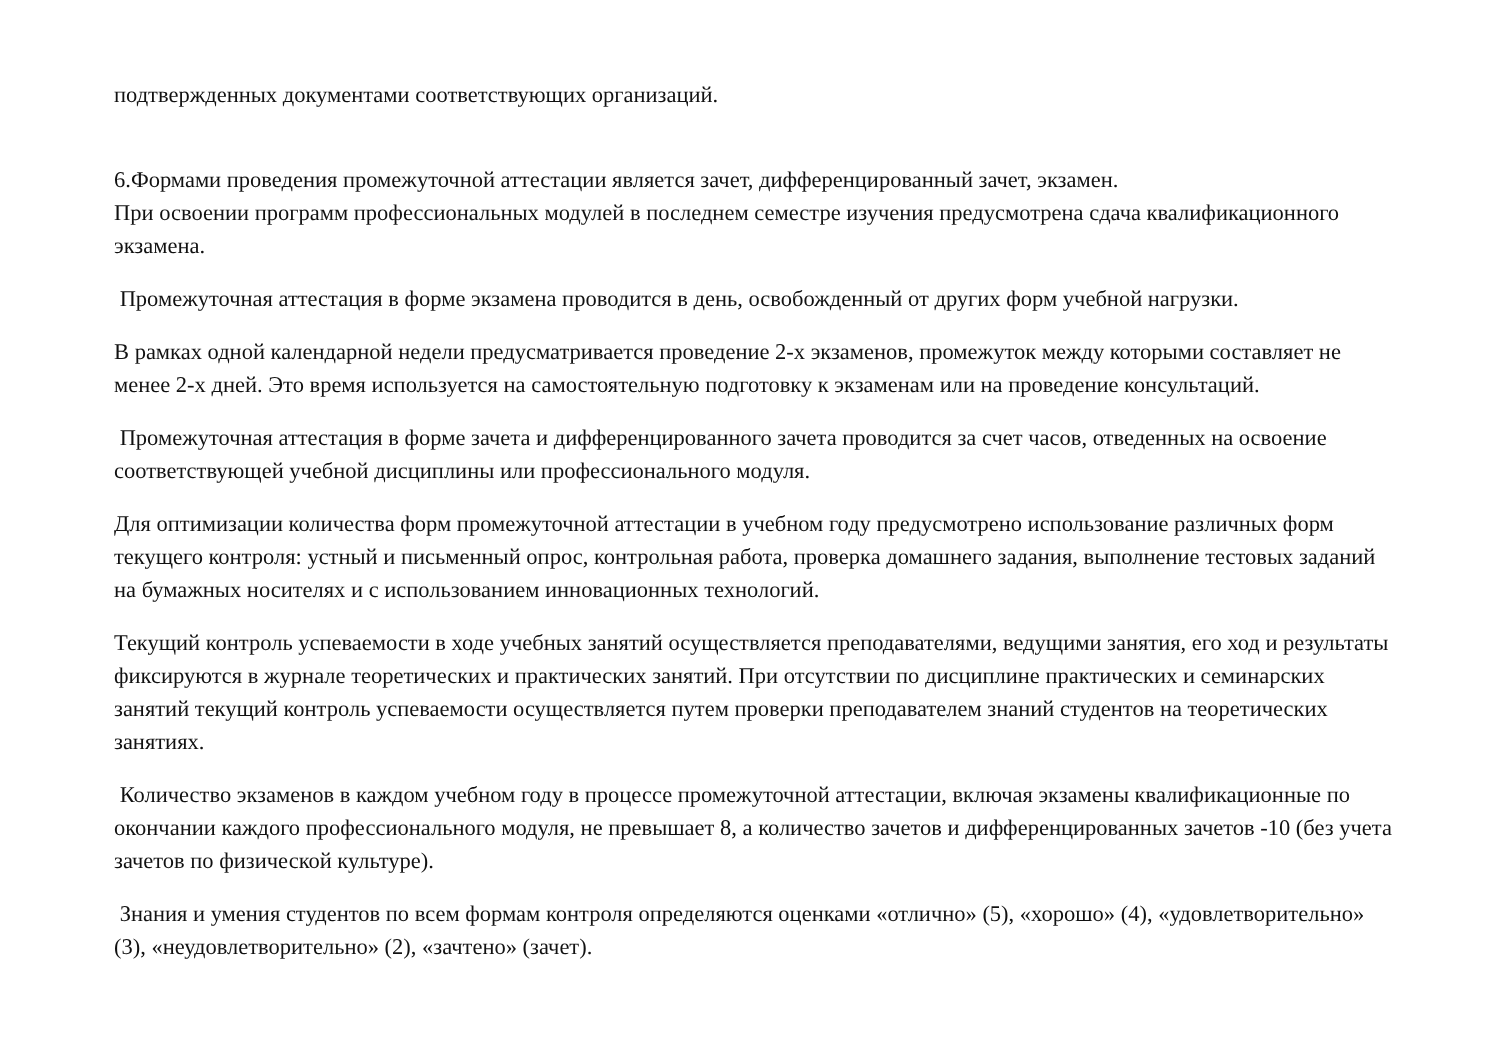подтвержденных документами соответствующих организаций.
6.Формами проведения промежуточной аттестации является зачет, дифференцированный зачет, экзамен.
При освоении программ профессиональных модулей в последнем семестре изучения предусмотрена сдача квалификационного экзамена.
Промежуточная аттестация в форме экзамена проводится в день, освобожденный от других форм учебной нагрузки.
В рамках одной календарной недели предусматривается проведение 2-х экзаменов, промежуток между которыми составляет не менее 2-х дней. Это время используется на самостоятельную подготовку к экзаменам или на проведение консультаций.
Промежуточная аттестация в форме зачета и дифференцированного зачета проводится за счет часов, отведенных на освоение соответствующей учебной дисциплины или профессионального модуля.
Для оптимизации количества форм промежуточной аттестации в учебном году предусмотрено использование различных форм текущего контроля: устный и письменный опрос, контрольная работа, проверка домашнего задания, выполнение тестовых заданий на бумажных носителях и с использованием инновационных технологий.
Текущий контроль успеваемости в ходе учебных занятий осуществляется преподавателями, ведущими занятия, его ход и результаты фиксируются в журнале теоретических и практических занятий. При отсутствии по дисциплине практических и семинарских занятий текущий контроль успеваемости осуществляется путем проверки преподавателем знаний студентов на теоретических занятиях.
Количество экзаменов в каждом учебном году в процессе промежуточной аттестации, включая экзамены квалификационные по окончании каждого профессионального модуля, не превышает 8, а количество зачетов и дифференцированных зачетов -10 (без учета зачетов по физической культуре).
Знания и умения студентов по всем формам контроля определяются оценками «отлично» (5), «хорошо» (4), «удовлетворительно» (3), «неудовлетворительно» (2), «зачтено» (зачет).